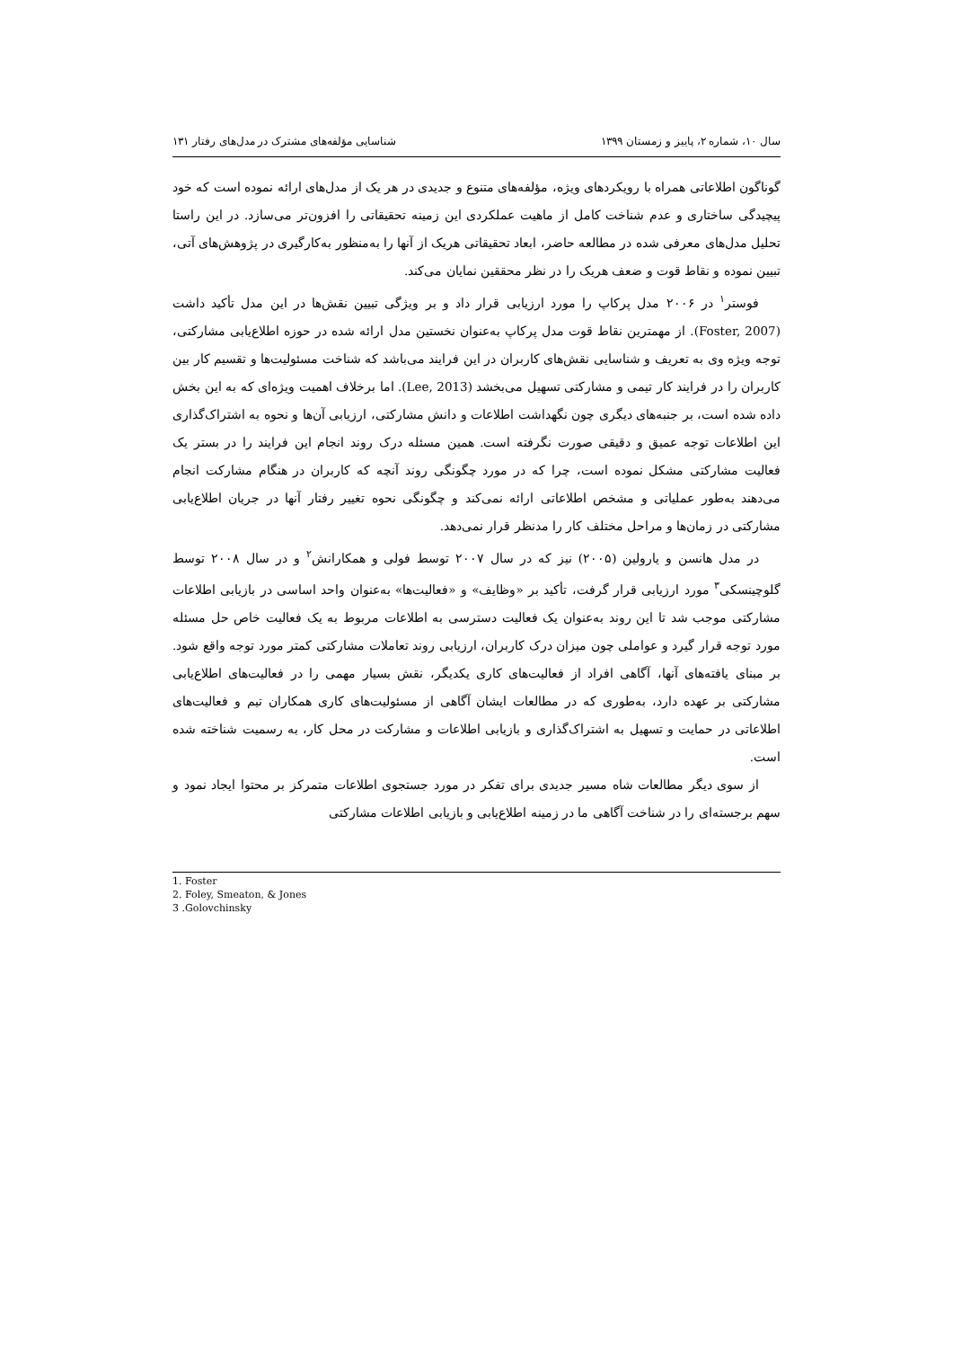سال ۱۰، شماره ۲، پاییز و زمستان ۱۳۹۹ شناسایی مؤلفه‌های مشترک در مدل‌های رفتار ۱۳۱
گوناگون اطلاعاتی همراه با رویکردهای ویژه، مؤلفه‌های متنوع و جدیدی در هر یک از مدل‌های ارائه نموده است که خود پیچیدگی ساختاری و عدم شناخت کامل از ماهیت عملکردی این زمینه تحقیقاتی را افزون‌تر می‌سازد. در این راستا تحلیل مدل‌های معرفی شده در مطالعه حاضر، ابعاد تحقیقاتی هریک از آنها را به‌منظور به‌کارگیری در پژوهش‌های آتی، تبیین نموده و نقاط قوت و ضعف هریک را در نظر محققین نمایان می‌کند.
فوستر<sup>۱</sup> در ۲۰۰۶ مدل پرکاپ را مورد ارزیابی قرار داد و بر ویژگی تبیین نقش‌ها در این مدل تأکید داشت (Foster, 2007). از مهمترین نقاط قوت مدل پرکاپ به‌عنوان نخستین مدل ارائه شده در حوزه اطلاع‌یابی مشارکتی، توجه ویژه وی به تعریف و شناسایی نقش‌های کاربران در این فرایند می‌باشد که شناخت مسئولیت‌ها و تقسیم کار بین کاربران را در فرایند کار تیمی و مشارکتی تسهیل می‌بخشد (Lee, 2013). اما برخلاف اهمیت ویژه‌ای که به این بخش داده شده است، بر جنبه‌های دیگری چون نگهداشت اطلاعات و دانش مشارکتی، ارزیابی آن‌ها و نحوه به اشتراک‌گذاری این اطلاعات توجه عمیق و دقیقی صورت نگرفته است. همین مسئله درک روند انجام این فرایند را در بستر یک فعالیت مشارکتی مشکل نموده است، چرا که در مورد چگونگی روند آنچه که کاربران در هنگام مشارکت انجام می‌دهند به‌طور عملیاتی و مشخص اطلاعاتی ارائه نمی‌کند و چگونگی نحوه تغییر رفتار آنها در جریان اطلاع‌یابی مشارکتی در زمان‌ها و مراحل مختلف کار را مدنظر قرار نمی‌دهد.
در مدل هانسن و یارولین (۲۰۰۵) نیز که در سال ۲۰۰۷ توسط فولی و همکارانش<sup>۲</sup> و در سال ۲۰۰۸ توسط گلوچینسکی<sup>۳</sup> مورد ارزیابی قرار گرفت، تأکید بر «وظایف» و «فعالیت‌ها» به‌عنوان واحد اساسی در بازیابی اطلاعات مشارکتی موجب شد تا این روند به‌عنوان یک فعالیت دسترسی به اطلاعات مربوط به یک فعالیت خاص حل مسئله مورد توجه قرار گیرد و عواملی چون میزان درک کاربران، ارزیابی روند تعاملات مشارکتی کمتر مورد توجه واقع شود. بر مبنای یافته‌های آنها، آگاهی افراد از فعالیت‌های کاری یکدیگر، نقش بسیار مهمی را در فعالیت‌های اطلاع‌یابی مشارکتی بر عهده دارد، به‌طوری که در مطالعات ایشان آگاهی از مسئولیت‌های کاری همکاران تیم و فعالیت‌های اطلاعاتی در حمایت و تسهیل به اشتراک‌گذاری و بازیابی اطلاعات و مشارکت در محل کار، به رسمیت شناخته شده است.
از سوی دیگر مطالعات شاه مسیر جدیدی برای تفکر در مورد جستجوی اطلاعات متمرکز بر محتوا ایجاد نمود و سهم برجسته‌ای را در شناخت آگاهی ما در زمینه اطلاع‌یابی و بازیابی اطلاعات مشارکتی
1. Foster
2. Foley, Smeaton, & Jones
3 .Golovchinsky